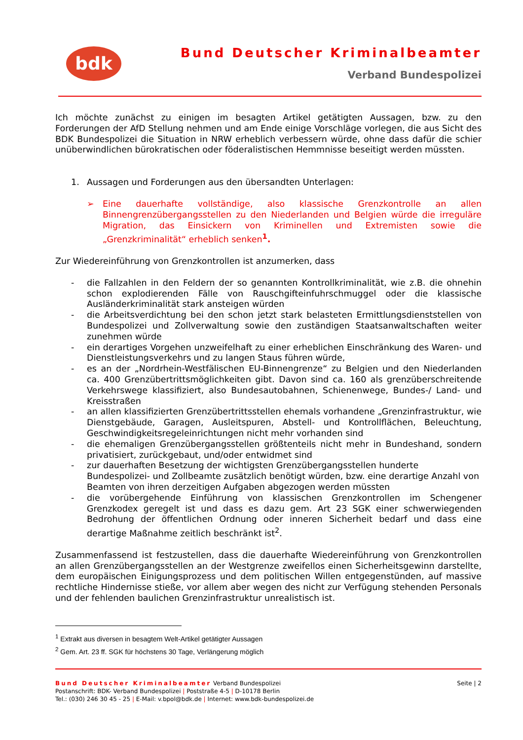bdk Bund Deutscher Kriminalbeamter
Verband Bundespolizei
Ich möchte zunächst zu einigen im besagten Artikel getätigten Aussagen, bzw. zu den Forderungen der AfD Stellung nehmen und am Ende einige Vorschläge vorlegen, die aus Sicht des BDK Bundespolizei die Situation in NRW erheblich verbessern würde, ohne dass dafür die schier unüberwindlichen bürokratischen oder föderalistischen Hemmnisse beseitigt werden müssten.
1. Aussagen und Forderungen aus den übersandten Unterlagen:
➢ Eine dauerhafte vollständige, also klassische Grenzkontrolle an allen Binnengrenzübergangsstellen zu den Niederlanden und Belgien würde die irreguläre Migration, das Einsickern von Kriminellen und Extremisten sowie die „Grenzkriminalität“ erheblich senken<sup>1</sup>.
Zur Wiedereinführung von Grenzkontrollen ist anzumerken, dass
- die Fallzahlen in den Feldern der so genannten Kontrollkriminalität, wie z.B. die ohnehin schon explodierenden Fälle von Rauschgifteinfuhrschmuggel oder die klassische Ausländerkriminalität stark ansteigen würden
- die Arbeitsverdichtung bei den schon jetzt stark belasteten Ermittlungsdienststellen von Bundespolizei und Zollverwaltung sowie den zuständigen Staatsanwaltschaften weiter zunehmen würde
- ein derartiges Vorgehen unzweifelhaft zu einer erheblichen Einschränkung des Waren- und Dienstleistungsverkehrs und zu langen Staus führen würde,
- es an der „Nordrhein-Westfälischen EU-Binnengrenze“ zu Belgien und den Niederlanden ca. 400 Grenzübertrittsmöglichkeiten gibt. Davon sind ca. 160 als grenzüberschreitende Verkehrswege klassifiziert, also Bundesautobahnen, Schienenwege, Bundes-/ Land- und Kreisstraßen
- an allen klassifizierten Grenzübertrittsstellen ehemals vorhandene „Grenzinfrastruktur, wie Dienstgebäude, Garagen, Ausleitspuren, Abstell- und Kontrollflächen, Beleuchtung, Geschwindigkeitsregeleinrichtungen nicht mehr vorhanden sind
- die ehemaligen Grenzübergangsstellen größtenteils nicht mehr in Bundeshand, sondern privatisiert, zurückgebaut, und/oder entwidmet sind
- zur dauerhaften Besetzung der wichtigsten Grenzübergangsstellen hunderte Bundespolizei- und Zollbeamte zusätzlich benötigt würden, bzw. eine derartige Anzahl von Beamten von ihren derzeitigen Aufgaben abgezogen werden müssten
- die vorübergehende Einführung von klassischen Grenzkontrollen im Schengener Grenzkodex geregelt ist und dass es dazu gem. Art 23 SGK einer schwerwiegenden Bedrohung der öffentlichen Ordnung oder inneren Sicherheit bedarf und dass eine derartige Maßnahme zeitlich beschränkt ist<sup>2</sup>.
Zusammenfassend ist festzustellen, dass die dauerhafte Wiedereinführung von Grenzkontrollen an allen Grenzübergangsstellen an der Westgrenze zweifellos einen Sicherheitsgewinn darstellte, dem europäischen Einigungsprozess und dem politischen Willen entgegenstünden, auf massive rechtliche Hindernisse stieße, vor allem aber wegen des nicht zur Verfügung stehenden Personals und der fehlenden baulichen Grenzinfrastruktur unrealistisch ist.
<sup>1</sup> Extrakt aus diversen in besagtem Welt-Artikel getätigter Aussagen
<sup>2</sup> Gem. Art. 23 ff. SGK für höchstens 30 Tage, Verlängerung möglich
Bund Deutscher Kriminalbeamter Verband Bundespolizei
Postanschrift: BDK- Verband Bundespolizei | Poststraße 4-5 | D-10178 Berlin
Tel.: (030) 246 30 45 - 25 | E-Mail: v.bpol@bdk.de | Internet: www.bdk-bundespolizei.de
Seite | 2